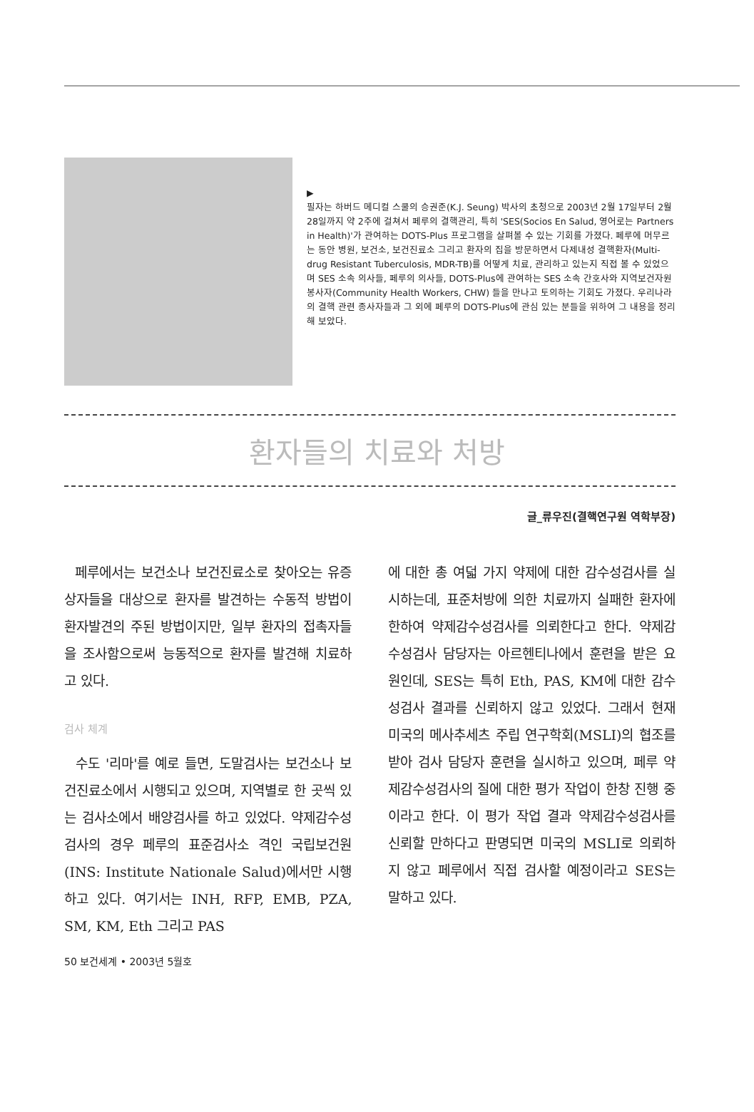▶
필자는 하버드 메디컬 스쿨의 승권준(K.J. Seung) 박사의 초청으로 2003년 2월 17일부터 2월 28일까지 약 2주에 걸쳐서 페루의 결핵관리, 특히 'SES(Socios En Salud, 영어로는 Partners in Health)'가 관여하는 DOTS-Plus 프로그램을 살펴볼 수 있는 기회를 가졌다. 페루에 머무르는 동안 병원, 보건소, 보건진료소 그리고 환자의 집을 방문하면서 다제내성 결핵환자(Multi-drug Resistant Tuberculosis, MDR-TB)를 어떻게 치료, 관리하고 있는지 직접 볼 수 있었으며 SES 소속 의사들, 페루의 의사들, DOTS-Plus에 관여하는 SES 소속 간호사와 지역보건자원봉사자(Community Health Workers, CHW) 들을 만나고 토의하는 기회도 가졌다. 우리나라의 결핵 관련 종사자들과 그 외에 페루의 DOTS-Plus에 관심 있는 분들을 위하여 그 내용을 정리해 보았다.
환자들의 치료와 처방
글_류우진(결핵연구원 역학부장)
페루에서는 보건소나 보건진료소로 찾아오는 유증상자들을 대상으로 환자를 발견하는 수동적 방법이 환자발견의 주된 방법이지만, 일부 환자의 접촉자들을 조사함으로써 능동적으로 환자를 발견해 치료하고 있다.
검사 체계
수도 '리마'를 예로 들면, 도말검사는 보건소나 보건진료소에서 시행되고 있으며, 지역별로 한 곳씩 있는 검사소에서 배양검사를 하고 있었다. 약제감수성검사의 경우 페루의 표준검사소 격인 국립보건원(INS: Institute Nationale Salud)에서만 시행하고 있다. 여기서는 INH, RFP, EMB, PZA, SM, KM, Eth 그리고 PAS
에 대한 총 여덟 가지 약제에 대한 감수성검사를 실시하는데, 표준처방에 의한 치료까지 실패한 환자에 한하여 약제감수성검사를 의뢰한다고 한다. 약제감수성검사 담당자는 아르헨티나에서 훈련을 받은 요원인데, SES는 특히 Eth, PAS, KM에 대한 감수성검사 결과를 신뢰하지 않고 있었다. 그래서 현재 미국의 메사추세츠 주립 연구학회(MSLI)의 협조를 받아 검사 담당자 훈련을 실시하고 있으며, 페루 약제감수성검사의 질에 대한 평가 작업이 한창 진행 중이라고 한다. 이 평가 작업 결과 약제감수성검사를 신뢰할 만하다고 판명되면 미국의 MSLI로 의뢰하지 않고 페루에서 직접 검사할 예정이라고 SES는 말하고 있다.
50 보건세계 • 2003년 5월호